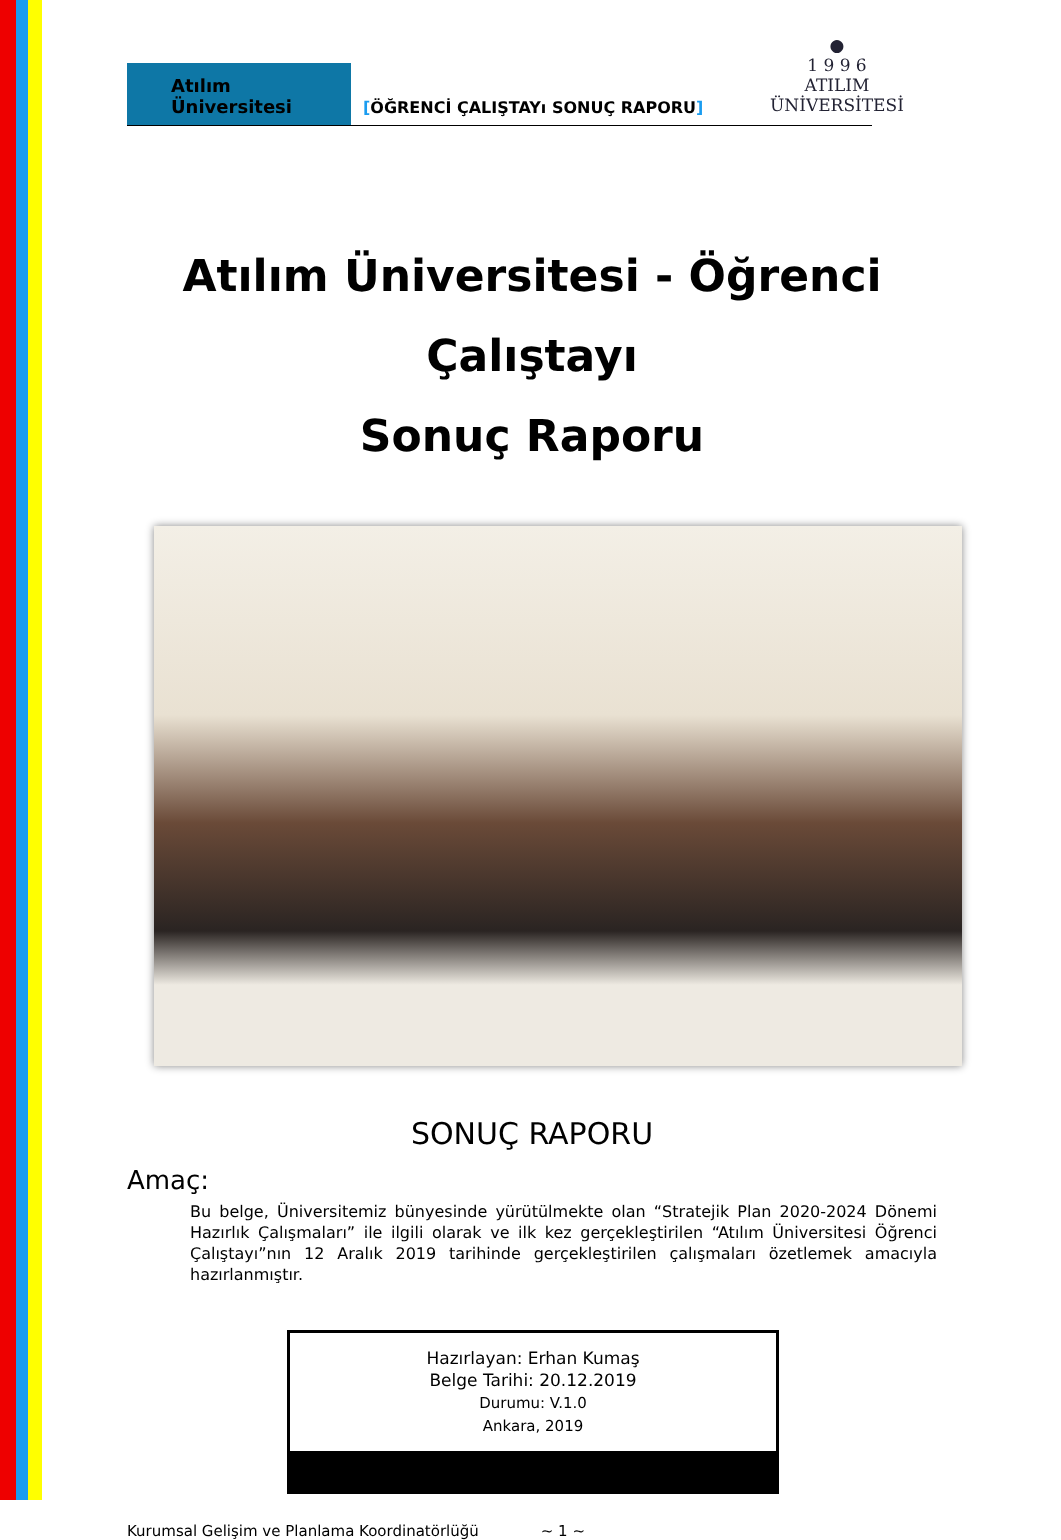●
1 9 9 6
ATILIM
ÜNİVERSİTESİ
Atılım Üniversitesi
[ÖĞRENCİ ÇALIŞTAYı SONUÇ RAPORU]
Atılım Üniversitesi - Öğrenci Çalıştayı
Sonuç Raporu
SONUÇ RAPORU
Amaç:
Bu belge, Üniversitemiz bünyesinde yürütülmekte olan “Stratejik Plan 2020-2024 Dönemi Hazırlık Çalışmaları” ile ilgili olarak ve ilk kez gerçekleştirilen “Atılım Üniversitesi Öğrenci Çalıştayı”nın 12 Aralık 2019 tarihinde gerçekleştirilen çalışmaları özetlemek amacıyla hazırlanmıştır.
Hazırlayan: Erhan Kumaş
Belge Tarihi: 20.12.2019
Durumu: V.1.0
Ankara, 2019
Kurumsal Gelişim ve Planlama Koordinatörlüğü ~ 1 ~